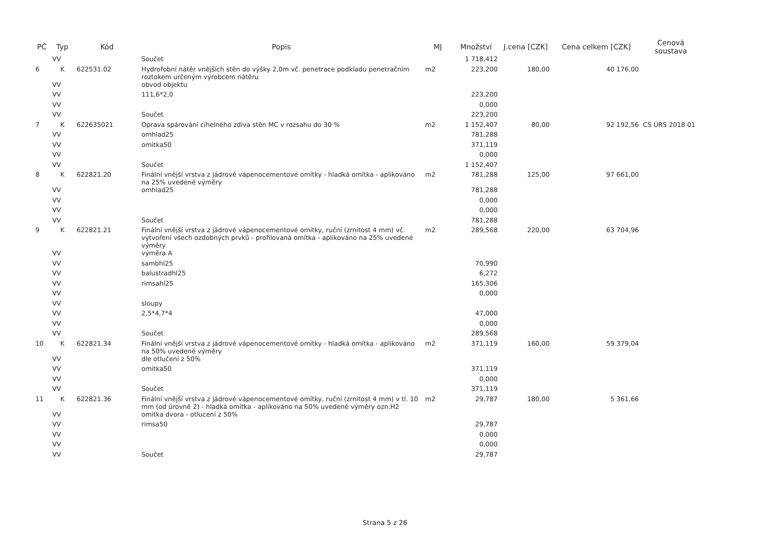| PČ | Typ | Kód | Popis | MJ | Množství | J.cena [CZK] | Cena celkem [CZK] | Cenová soustava |
| --- | --- | --- | --- | --- | --- | --- | --- | --- |
| | VV | | Součet | | 1 718,412 | | | |
| 6 | K | 622531.02 | Hydrofobní nátěr vnějších stěn do výšky 2,0m vč. penetrace podkladu penetračním roztokem určeným výrobcem nátěru | m2 | 223,200 | 180,00 | 40 176,00 | |
| | VV | | obvod objektu | | | | | |
| | VV | | 111,6*2,0 | | 223,200 | | | |
| | VV | | | | 0,000 | | | |
| | VV | | Součet | | 223,200 | | | |
| 7 | K | 622635021 | Oprava spárování cihelného zdiva stěn MC v rozsahu do 30 % | m2 | 1 152,407 | 80,00 | 92 192,56 | CS ÚRS 2018 01 |
| | VV | | omhlad25 | | 781,288 | | | |
| | VV | | omitka50 | | 371,119 | | | |
| | VV | | | | 0,000 | | | |
| | VV | | Součet | | 1 152,407 | | | |
| 8 | K | 622821.20 | Finální vnější vrstva z jádrové vápenocementové omítky - hladká omítka - aplikováno na 25% uvedené výměry | m2 | 781,288 | 125,00 | 97 661,00 | |
| | VV | | omhlad25 | | 781,288 | | | |
| | VV | | | | 0,000 | | | |
| | VV | | | | 0,000 | | | |
| | VV | | Součet | | 781,288 | | | |
| 9 | K | 622821.21 | Finální vnější vrstva z jádrové vápenocementové omítky, ruční (zrnitost 4 mm) vč. vytvoření všech ozdobných prvků - profilovaná omítka - aplikováno na 25% uvedené výměry | m2 | 289,568 | 220,00 | 63 704,96 | |
| | VV | | výměra A | | | | | |
| | VV | | sambhl25 | | 70,990 | | | |
| | VV | | balustradhl25 | | 6,272 | | | |
| | VV | | rimsahl25 | | 165,306 | | | |
| | VV | | | | 0,000 | | | |
| | VV | | sloupy | | | | | |
| | VV | | 2,5*4,7*4 | | 47,000 | | | |
| | VV | | | | 0,000 | | | |
| | VV | | Součet | | 289,568 | | | |
| 10 | K | 622821.34 | Finální vnější vrstva z jádrové vápenocementové omítky - hladká omítka - aplikováno na 50% uvedené výměry | m2 | 371,119 | 160,00 | 59 379,04 | |
| | VV | | dle otlučení z 50% | | | | | |
| | VV | | omitka50 | | 371,119 | | | |
| | VV | | | | 0,000 | | | |
| | VV | | Součet | | 371,119 | | | |
| 11 | K | 622821.36 | Finální vnější vrstva z jádrové vápenocementové omítky, ruční (zrnitost 4 mm) v tl. 10 mm (od úrovně 2) - hladká omítka - aplikováno na 50% uvedené výměry ozn.H2 | m2 | 29,787 | 180,00 | 5 361,66 | |
| | VV | | omitka dvora - otlucení z 50% | | | | | |
| | VV | | rimsa50 | | 29,787 | | | |
| | VV | | | | 0,000 | | | |
| | VV | | | | 0,000 | | | |
| | VV | | Součet | | 29,787 | | | |
Strana 5 z 26